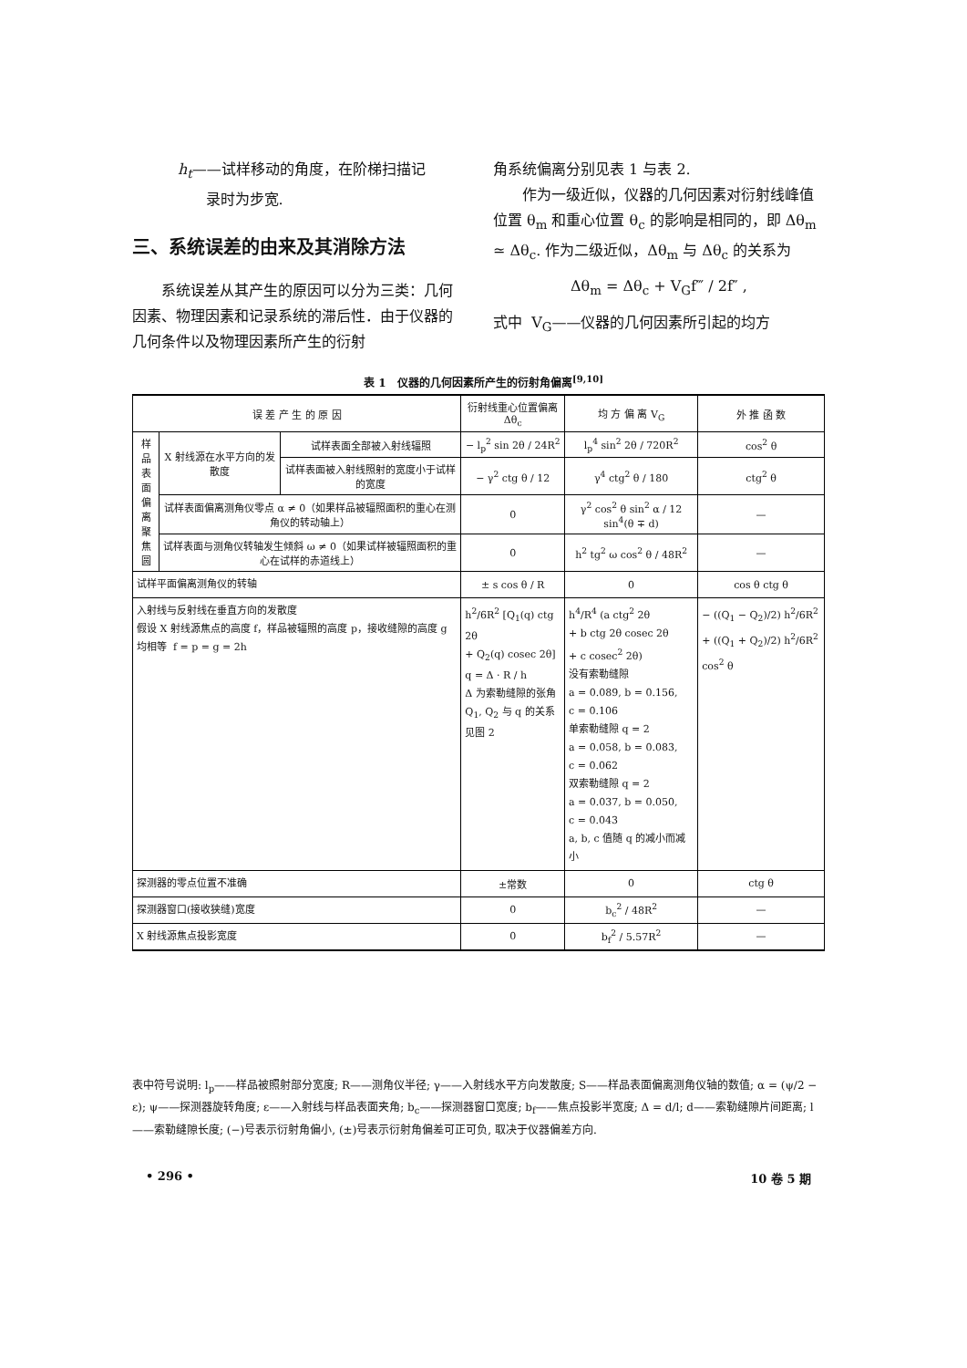h<sub>t</sub>——试样移动的角度，在阶梯扫描记
录时为步宽.
三、系统误差的由来及其消除方法
系统误差从其产生的原因可以分为三类：几何因素、物理因素和记录系统的滞后性．由于仪器的几何条件以及物理因素所产生的衍射
角系统偏离分别见表 1 与表 2.
作为一级近似，仪器的几何因素对衍射线峰值位置 θ<sub>m</sub> 和重心位置 θ<sub>c</sub> 的影响是相同的，即 Δθ<sub>m</sub> ≃ Δθ<sub>c</sub>. 作为二级近似，Δθ<sub>m</sub> 与 Δθ<sub>c</sub> 的关系为
Δθ<sub>m</sub> = Δθ<sub>c</sub> + V<sub>G</sub>f‴ / 2f″ ,
式中 V<sub>G</sub>——仪器的几何因素所引起的均方
表 1 仪器的几何因素所产生的衍射角偏离<sup>[9,10]</sup>
| 误 差 产 生 的 原 因 | | | 衍射线重心位置偏离 Δθ<sub>c</sub> | 均 方 偏 离 V<sub>G</sub> | 外 推 函 数 |
| --- | --- | --- | --- | --- | --- |
| 样品表面偏离聚焦圆 | X 射线源在水平方向的发散度 | 试样表面全部被入射线辐照 | − l<sub>p</sub><sup>2</sup> sin 2θ / 24R<sup>2</sup> | l<sub>p</sub><sup>4</sup> sin<sup>2</sup> 2θ / 720R<sup>2</sup> | cos<sup>2</sup> θ |
| | | 试样表面被入射线照射的宽度小于试样的宽度 | − γ<sup>2</sup> ctg θ / 12 | γ<sup>4</sup> ctg<sup>2</sup> θ / 180 | ctg<sup>2</sup> θ |
| | 试样表面偏离测角仪零点 α ≠ 0（如果样品被辐照面积的重心在测角仪的转动轴上） | | 0 | γ<sup>2</sup> cos<sup>2</sup> θ sin<sup>2</sup> α / 12 sin<sup>4</sup>(θ ∓ d) | — |
| | 试样表面与测角仪转轴发生倾斜 ω ≠ 0（如果试样被辐照面积的重心在试样的赤道线上） | | 0 | h<sup>2</sup> tg<sup>2</sup> ω cos<sup>2</sup> θ / 48R<sup>2</sup> | — |
| 试样平面偏离测角仪的转轴 | | | ± s cos θ / R | 0 | cos θ ctg θ |
| 入射线与反射线在垂直方向的发散度 假设 X 射线源焦点的高度 f，样品被辐照的高度 p，接收缝隙的高度 g 均相等 f = p = g = 2h | | | h<sup>2</sup>/6R<sup>2</sup> [Q<sub>1</sub>(q) ctg 2θ + Q<sub>2</sub>(q) cosec 2θ] q = Δ · R / h Δ 为索勒缝隙的张角 Q<sub>1</sub>, Q<sub>2</sub> 与 q 的关系见图 2 | h<sup>4</sup>/R<sup>4</sup> (a ctg<sup>2</sup> 2θ + b ctg 2θ cosec 2θ + c cosec<sup>2</sup> 2θ) 没有索勒缝隙 a = 0.089, b = 0.156, c = 0.106 单索勒缝隙 q = 2 a = 0.058, b = 0.083, c = 0.062 双索勒缝隙 q = 2 a = 0.037, b = 0.050, c = 0.043 a, b, c 值随 q 的减小而减小 | − ((Q<sub>1</sub> − Q<sub>2</sub>)/2) h<sup>2</sup>/6R<sup>2</sup> + ((Q<sub>1</sub> + Q<sub>2</sub>)/2) h<sup>2</sup>/6R<sup>2</sup> cos<sup>2</sup> θ |
| 探测器的零点位置不准确 | | | ±常数 | 0 | ctg θ |
| 探测器窗口(接收狭缝)宽度 | | | 0 | b<sub>c</sub><sup>2</sup> / 48R<sup>2</sup> | — |
| X 射线源焦点投影宽度 | | | 0 | b<sub>f</sub><sup>2</sup> / 5.57R<sup>2</sup> | — |
表中符号说明: l<sub>p</sub>——样品被照射部分宽度; R——测角仪半径; γ——入射线水平方向发散度; S——样品表面偏离测角仪轴的数值; α = (ψ/2 − ε); ψ——探测器旋转角度; ε——入射线与样品表面夹角; b<sub>c</sub>——探测器窗口宽度; b<sub>f</sub>——焦点投影半宽度; Δ = d/l; d——索勒缝隙片间距离; l——索勒缝隙长度; (−)号表示衍射角偏小, (±)号表示衍射角偏差可正可负, 取决于仪器偏差方向.
• 296 • 10 卷 5 期